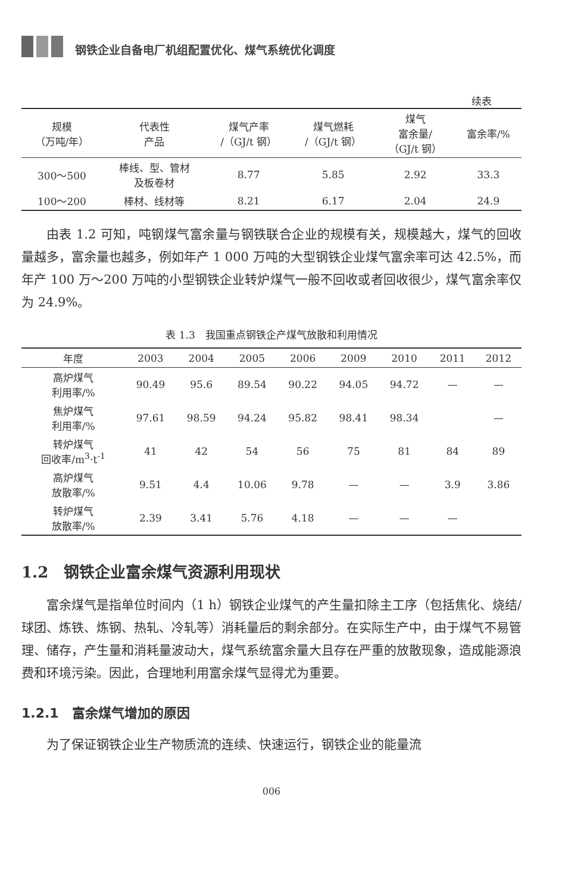钢铁企业自备电厂机组配置优化、煤气系统优化调度
续表
| 规模 （万吨/年） | 代表性 产品 | 煤气产率 /（GJ/t 钢） | 煤气燃耗 /（GJ/t 钢） | 煤气 富余量/ （GJ/t 钢） | 富余率/% |
| --- | --- | --- | --- | --- | --- |
| 300～500 | 棒线、型、管材 及板卷材 | 8.77 | 5.85 | 2.92 | 33.3 |
| 100～200 | 棒材、线材等 | 8.21 | 6.17 | 2.04 | 24.9 |
由表 1.2 可知，吨钢煤气富余量与钢铁联合企业的规模有关，规模越大，煤气的回收量越多，富余量也越多，例如年产 1 000 万吨的大型钢铁企业煤气富余率可达 42.5%，而年产 100 万～200 万吨的小型钢铁企业转炉煤气一般不回收或者回收很少，煤气富余率仅为 24.9%。
表 1.3　我国重点钢铁企产煤气放散和利用情况
| 年度 | 2003 | 2004 | 2005 | 2006 | 2009 | 2010 | 2011 | 2012 |
| --- | --- | --- | --- | --- | --- | --- | --- | --- |
| 高炉煤气 利用率/% | 90.49 | 95.6 | 89.54 | 90.22 | 94.05 | 94.72 | — | — |
| 焦炉煤气 利用率/% | 97.61 | 98.59 | 94.24 | 95.82 | 98.41 | 98.34 | | — |
| 转炉煤气 回收率/m<sup>3</sup>·t<sup>-1</sup> | 41 | 42 | 54 | 56 | 75 | 81 | 84 | 89 |
| 高炉煤气 放散率/% | 9.51 | 4.4 | 10.06 | 9.78 | — | — | 3.9 | 3.86 |
| 转炉煤气 放散率/% | 2.39 | 3.41 | 5.76 | 4.18 | — | — | — | |
1.2　钢铁企业富余煤气资源利用现状
富余煤气是指单位时间内（1 h）钢铁企业煤气的产生量扣除主工序（包括焦化、烧结/球团、炼铁、炼钢、热轧、冷轧等）消耗量后的剩余部分。在实际生产中，由于煤气不易管理、储存，产生量和消耗量波动大，煤气系统富余量大且存在严重的放散现象，造成能源浪费和环境污染。因此，合理地利用富余煤气显得尤为重要。
1.2.1　富余煤气增加的原因
为了保证钢铁企业生产物质流的连续、快速运行，钢铁企业的能量流
006